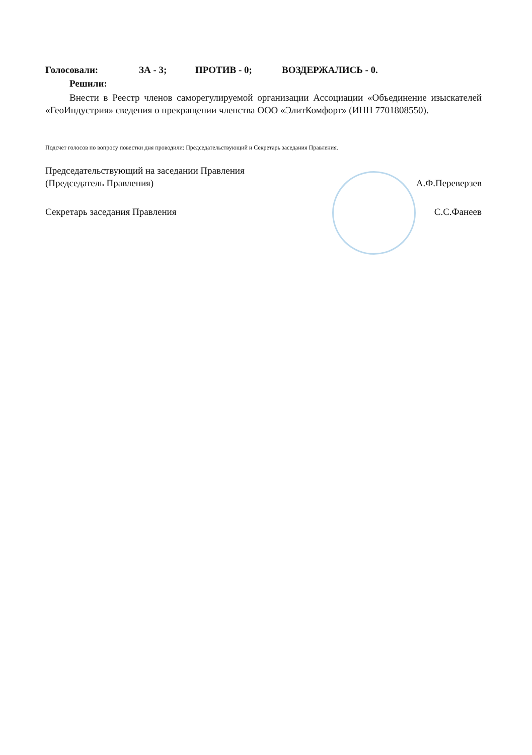Голосовали: ЗА - 3; ПРОТИВ - 0; ВОЗДЕРЖАЛИСЬ - 0.
Решили:
Внести в Реестр членов саморегулируемой организации Ассоциации «Объединение изыскателей «ГеоИндустрия» сведения о прекращении членства ООО «ЭлитКомфорт» (ИНН 7701808550).
Подсчет голосов по вопросу повестки дня проводили: Председательствующий и Секретарь заседания Правления.
Председательствующий на заседании Правления
(Председатель Правления) А.Ф.Переверзев
Секретарь заседания Правления С.С.Фанеев